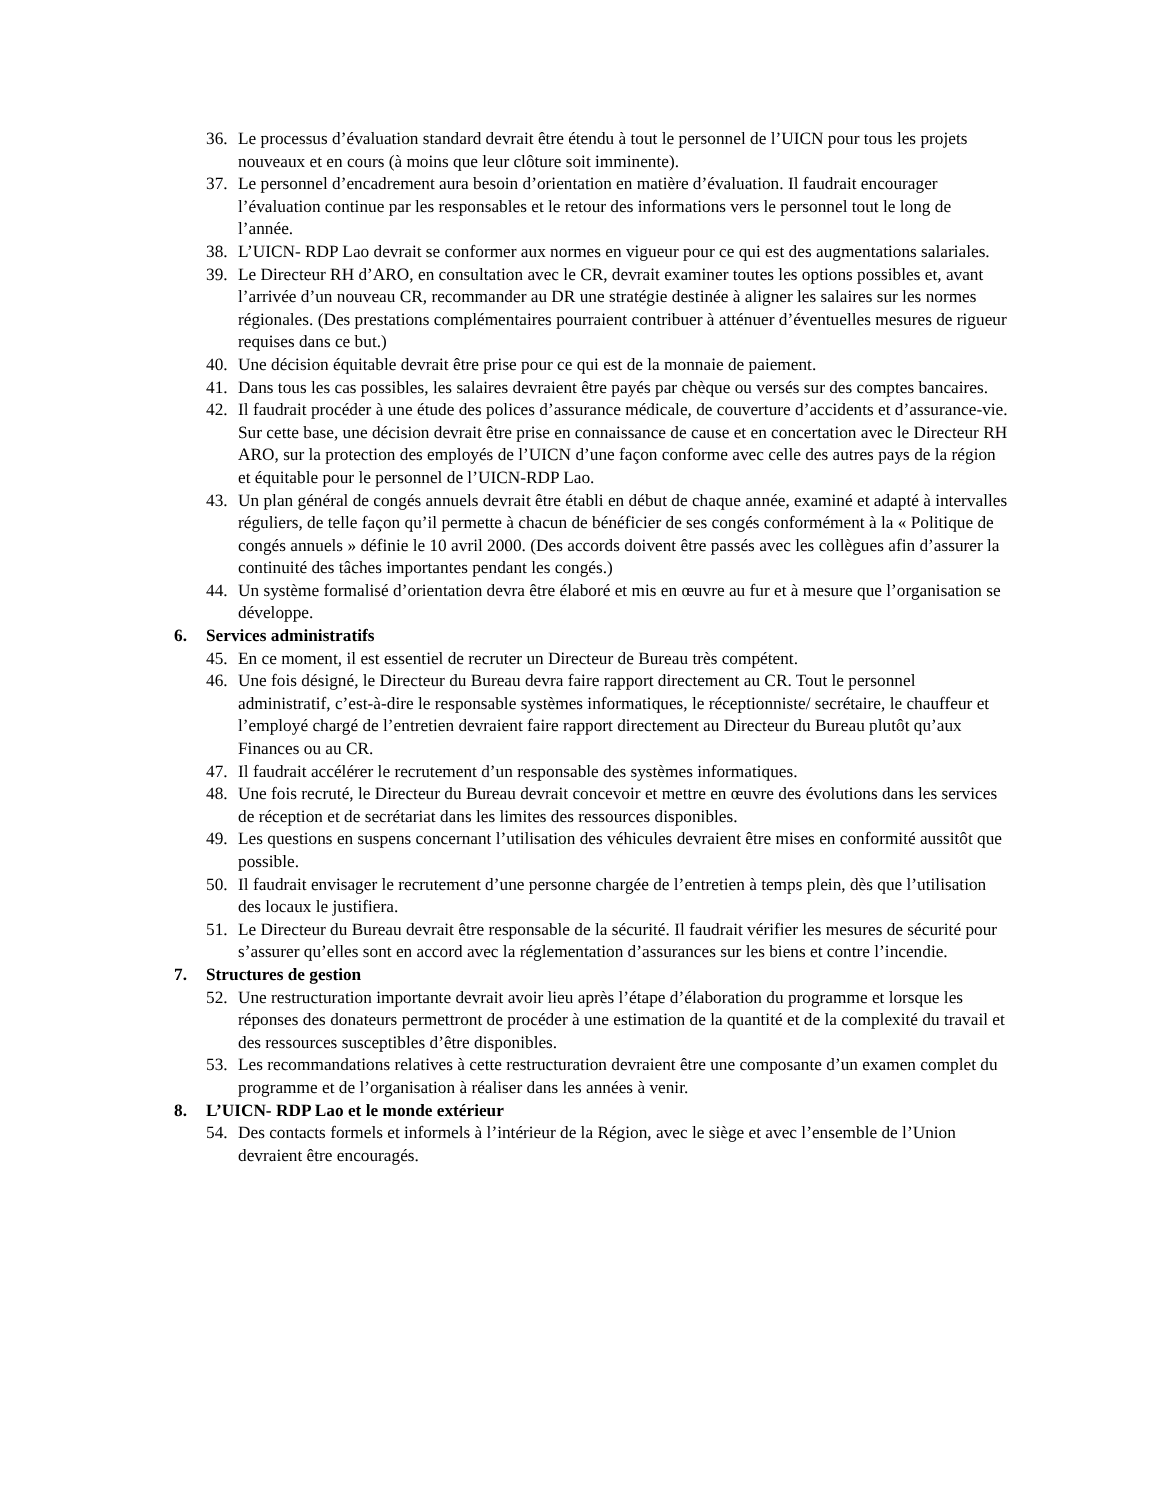36. Le processus d’évaluation standard devrait être étendu à tout le personnel de l’UICN pour tous les projets nouveaux et en cours (à moins que leur clôture soit imminente).
37. Le personnel d’encadrement aura besoin d’orientation en matière d’évaluation. Il faudrait encourager l’évaluation continue par les responsables et le retour des informations vers le personnel tout le long de l’année.
38. L’UICN- RDP Lao devrait se conformer aux normes en vigueur pour ce qui est des augmentations salariales.
39. Le Directeur RH d’ARO, en consultation avec le CR, devrait examiner toutes les options possibles et, avant l’arrivée d’un nouveau CR, recommander au DR une stratégie destinée à aligner les salaires sur les normes régionales. (Des prestations complémentaires pourraient contribuer à atténuer d’éventuelles mesures de rigueur requises dans ce but.)
40. Une décision équitable devrait être prise pour ce qui est de la monnaie de paiement.
41. Dans tous les cas possibles, les salaires devraient être payés par chèque ou versés sur des comptes bancaires.
42. Il faudrait procéder à une étude des polices d’assurance médicale, de couverture d’accidents et d’assurance-vie. Sur cette base, une décision devrait être prise en connaissance de cause et en concertation avec le Directeur RH ARO, sur la protection des employés de l’UICN d’une façon conforme avec celle des autres pays de la région et équitable pour le personnel de l’UICN-RDP Lao.
43. Un plan général de congés annuels devrait être établi en début de chaque année, examiné et adapté à intervalles réguliers, de telle façon qu’il permette à chacun de bénéficier de ses congés conformément à la « Politique de congés annuels » définie le 10 avril 2000. (Des accords doivent être passés avec les collègues afin d’assurer la continuité des tâches importantes pendant les congés.)
44. Un système formalisé d’orientation devra être élaboré et mis en œuvre au fur et à mesure que l’organisation se développe.
6. Services administratifs
45. En ce moment, il est essentiel de recruter un Directeur de Bureau très compétent.
46. Une fois désigné, le Directeur du Bureau devra faire rapport directement au CR. Tout le personnel administratif, c’est-à-dire le responsable systèmes informatiques, le réceptionniste/ secrétaire, le chauffeur et l’employé chargé de l’entretien devraient faire rapport directement au Directeur du Bureau plutôt qu’aux Finances ou au CR.
47. Il faudrait accélérer le recrutement d’un responsable des systèmes informatiques.
48. Une fois recruté, le Directeur du Bureau devrait concevoir et mettre en œuvre des évolutions dans les services de réception et de secrétariat dans les limites des ressources disponibles.
49. Les questions en suspens concernant l’utilisation des véhicules devraient être mises en conformité aussitôt que possible.
50. Il faudrait envisager le recrutement d’une personne chargée de l’entretien à temps plein, dès que l’utilisation des locaux le justifiera.
51. Le Directeur du Bureau devrait être responsable de la sécurité. Il faudrait vérifier les mesures de sécurité pour s’assurer qu’elles sont en accord avec la réglementation d’assurances sur les biens et contre l’incendie.
7. Structures de gestion
52. Une restructuration importante devrait avoir lieu après l’étape d’élaboration du programme et lorsque les réponses des donateurs permettront de procéder à une estimation de la quantité et de la complexité du travail et des ressources susceptibles d’être disponibles.
53. Les recommandations relatives à cette restructuration devraient être une composante d’un examen complet du programme et de l’organisation à réaliser dans les années à venir.
8. L’UICN- RDP Lao et le monde extérieur
54. Des contacts formels et informels à l’intérieur de la Région, avec le siège et avec l’ensemble de l’Union devraient être encouragés.